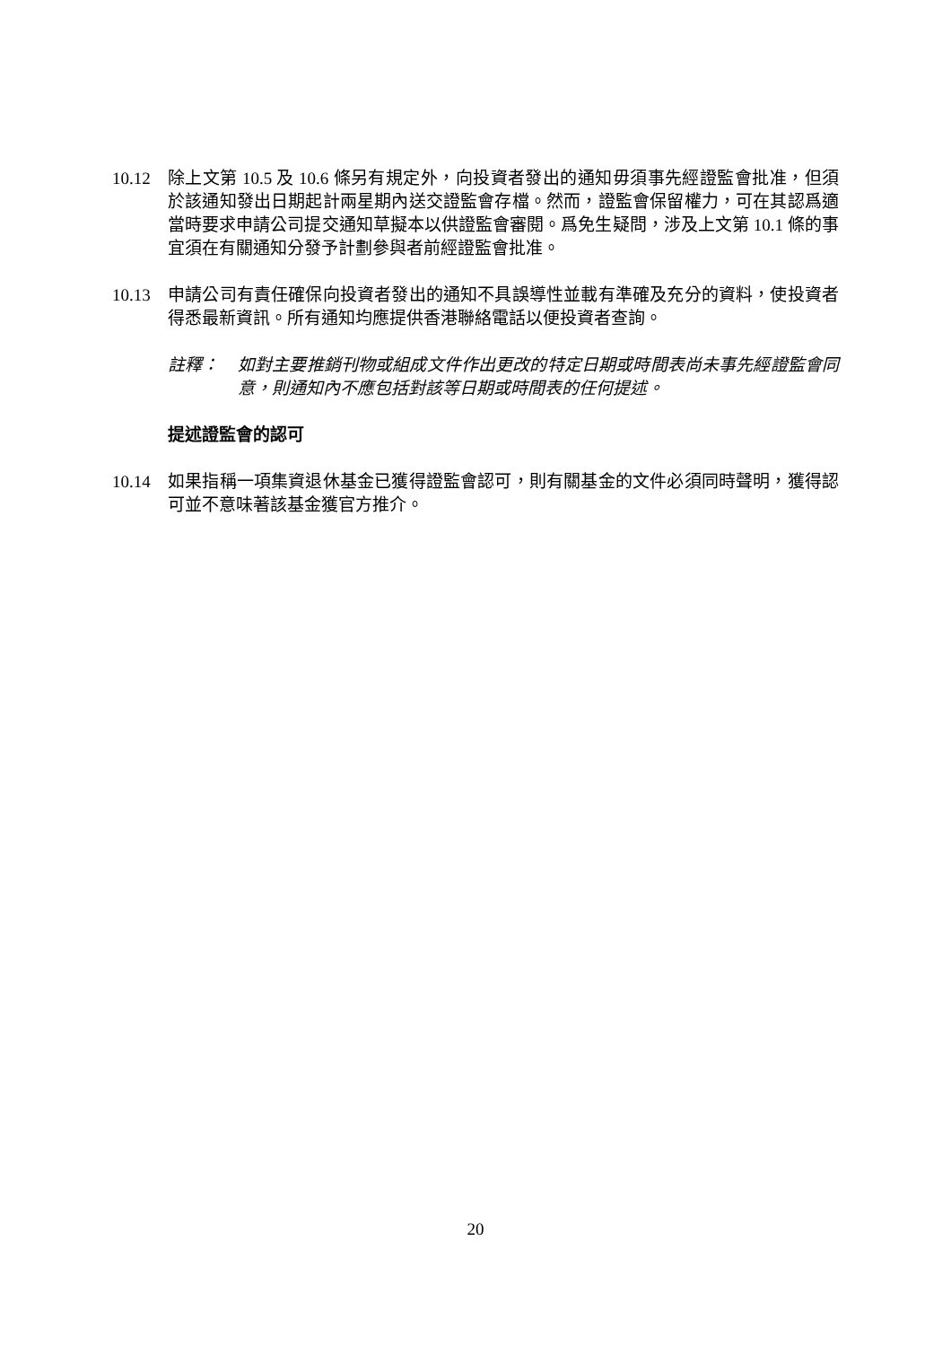10.12 除上文第 10.5 及 10.6 條另有規定外，向投資者發出的通知毋須事先經證監會批准，但須於該通知發出日期起計兩星期內送交證監會存檔。然而，證監會保留權力，可在其認爲適當時要求申請公司提交通知草擬本以供證監會審閱。爲免生疑問，涉及上文第 10.1 條的事宜須在有關通知分發予計劃參與者前經證監會批准。
10.13 申請公司有責任確保向投資者發出的通知不具誤導性並載有準確及充分的資料，使投資者得悉最新資訊。所有通知均應提供香港聯絡電話以便投資者查詢。
註釋： 如對主要推銷刊物或組成文件作出更改的特定日期或時間表尚未事先經證監會同意，則通知內不應包括對該等日期或時間表的任何提述。
提述證監會的認可
10.14 如果指稱一項集資退休基金已獲得證監會認可，則有關基金的文件必須同時聲明，獲得認可並不意味著該基金獲官方推介。
20